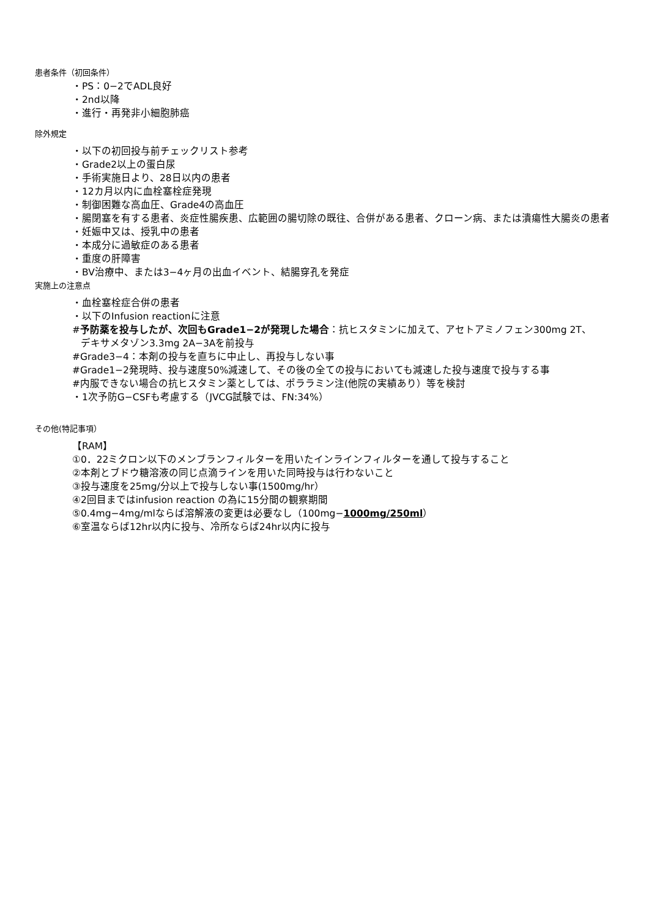患者条件（初回条件）
・PS：0−2でADL良好
・2nd以降
・進行・再発非小細胞肺癌
除外規定
・以下の初回投与前チェックリスト参考
・Grade2以上の蛋白尿
・手術実施日より、28日以内の患者
・12カ月以内に血栓塞栓症発現
・制御困難な高血圧、Grade4の高血圧
・腸閉塞を有する患者、炎症性腸疾患、広範囲の腸切除の既往、合併がある患者、クローン病、または潰瘍性大腸炎の患者
・妊娠中又は、授乳中の患者
・本成分に過敏症のある患者
・重度の肝障害
・BV治療中、または3−4ヶ月の出血イベント、結腸穿孔を発症
実施上の注意点
・血栓塞栓症合併の患者
・以下のInfusion reactionに注意
#予防薬を投与したが、次回もGrade1−2が発現した場合：抗ヒスタミンに加えて、アセトアミノフェン300mg 2T、
デキサメタゾン3.3mg 2A−3Aを前投与
#Grade3−4：本剤の投与を直ちに中止し、再投与しない事
#Grade1−2発現時、投与速度50%減速して、その後の全ての投与においても減速した投与速度で投与する事
#内服できない場合の抗ヒスタミン薬としては、ポララミン注(他院の実績あり）等を検討
・1次予防G−CSFも考慮する（JVCG試験では、FN:34%）
その他(特記事項）
【RAM】
①0．22ミクロン以下のメンブランフィルターを用いたインラインフィルターを通して投与すること
②本剤とブドウ糖溶液の同じ点滴ラインを用いた同時投与は行わないこと
③投与速度を25mg/分以上で投与しない事(1500mg/hr）
④2回目まではinfusion reaction の為に15分間の観察期間
⑤0.4mg−4mg/mlならば溶解液の変更は必要なし（100mg−1000mg/250ml）
⑥室温ならば12hr以内に投与、冷所ならば24hr以内に投与